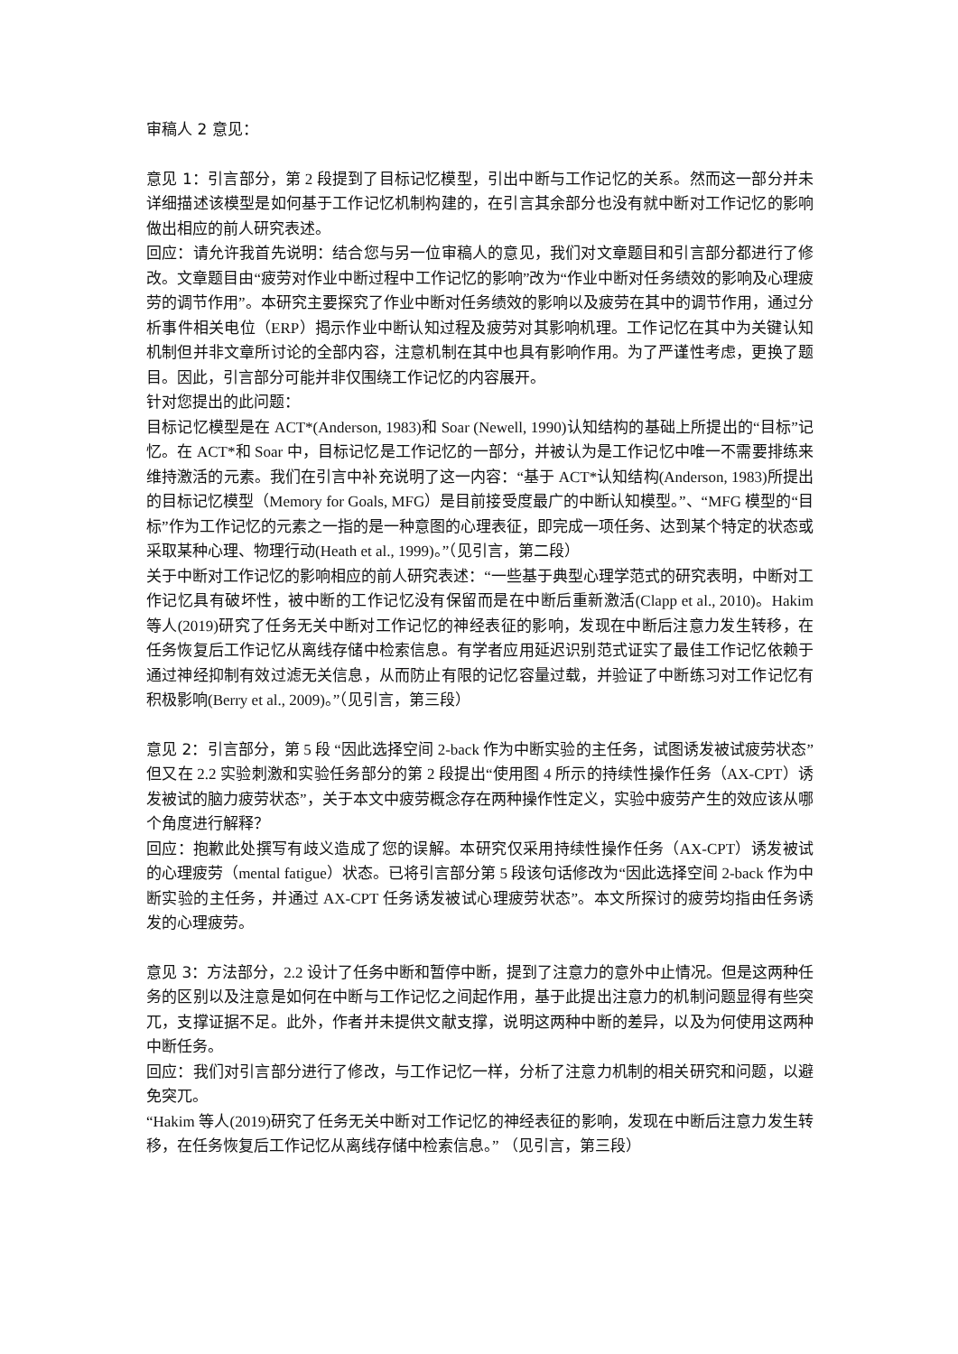审稿人 2 意见：
意见 1：引言部分，第 2 段提到了目标记忆模型，引出中断与工作记忆的关系。然而这一部分并未详细描述该模型是如何基于工作记忆机制构建的，在引言其余部分也没有就中断对工作记忆的影响做出相应的前人研究表述。
回应：请允许我首先说明：结合您与另一位审稿人的意见，我们对文章题目和引言部分都进行了修改。文章题目由“疲劳对作业中断过程中工作记忆的影响”改为“作业中断对任务绩效的影响及心理疲劳的调节作用”。本研究主要探究了作业中断对任务绩效的影响以及疲劳在其中的调节作用，通过分析事件相关电位（ERP）揭示作业中断认知过程及疲劳对其影响机理。工作记忆在其中为关键认知机制但并非文章所讨论的全部内容，注意机制在其中也具有影响作用。为了严谨性考虑，更换了题目。因此，引言部分可能并非仅围绕工作记忆的内容展开。
针对您提出的此问题：
目标记忆模型是在 ACT*(Anderson, 1983)和 Soar (Newell, 1990)认知结构的基础上所提出的“目标”记忆。在 ACT*和 Soar 中，目标记忆是工作记忆的一部分，并被认为是工作记忆中唯一不需要排练来维持激活的元素。我们在引言中补充说明了这一内容：“基于 ACT*认知结构(Anderson, 1983)所提出的目标记忆模型（Memory for Goals, MFG）是目前接受度最广的中断认知模型。”、“MFG 模型的“目标”作为工作记忆的元素之一指的是一种意图的心理表征，即完成一项任务、达到某个特定的状态或采取某种心理、物理行动(Heath et al., 1999)。”（见引言，第二段）
关于中断对工作记忆的影响相应的前人研究表述：“一些基于典型心理学范式的研究表明，中断对工作记忆具有破坏性，被中断的工作记忆没有保留而是在中断后重新激活(Clapp et al., 2010)。Hakim 等人(2019)研究了任务无关中断对工作记忆的神经表征的影响，发现在中断后注意力发生转移，在任务恢复后工作记忆从离线存储中检索信息。有学者应用延迟识别范式证实了最佳工作记忆依赖于通过神经抑制有效过滤无关信息，从而防止有限的记忆容量过载，并验证了中断练习对工作记忆有积极影响(Berry et al., 2009)。”（见引言，第三段）
意见 2：引言部分，第 5 段 “因此选择空间 2-back 作为中断实验的主任务，试图诱发被试疲劳状态”但又在 2.2 实验刺激和实验任务部分的第 2 段提出“使用图 4 所示的持续性操作任务（AX-CPT）诱发被试的脑力疲劳状态”，关于本文中疲劳概念存在两种操作性定义，实验中疲劳产生的效应该从哪个角度进行解释？
回应：抱歉此处撰写有歧义造成了您的误解。本研究仅采用持续性操作任务（AX-CPT）诱发被试的心理疲劳（mental fatigue）状态。已将引言部分第 5 段该句话修改为“因此选择空间 2-back 作为中断实验的主任务，并通过 AX-CPT 任务诱发被试心理疲劳状态”。本文所探讨的疲劳均指由任务诱发的心理疲劳。
意见 3：方法部分，2.2 设计了任务中断和暂停中断，提到了注意力的意外中止情况。但是这两种任务的区别以及注意是如何在中断与工作记忆之间起作用，基于此提出注意力的机制问题显得有些突兀，支撑证据不足。此外，作者并未提供文献支撑，说明这两种中断的差异，以及为何使用这两种中断任务。
回应：我们对引言部分进行了修改，与工作记忆一样，分析了注意力机制的相关研究和问题，以避免突兀。
“Hakim 等人(2019)研究了任务无关中断对工作记忆的神经表征的影响，发现在中断后注意力发生转移，在任务恢复后工作记忆从离线存储中检索信息。” （见引言，第三段）